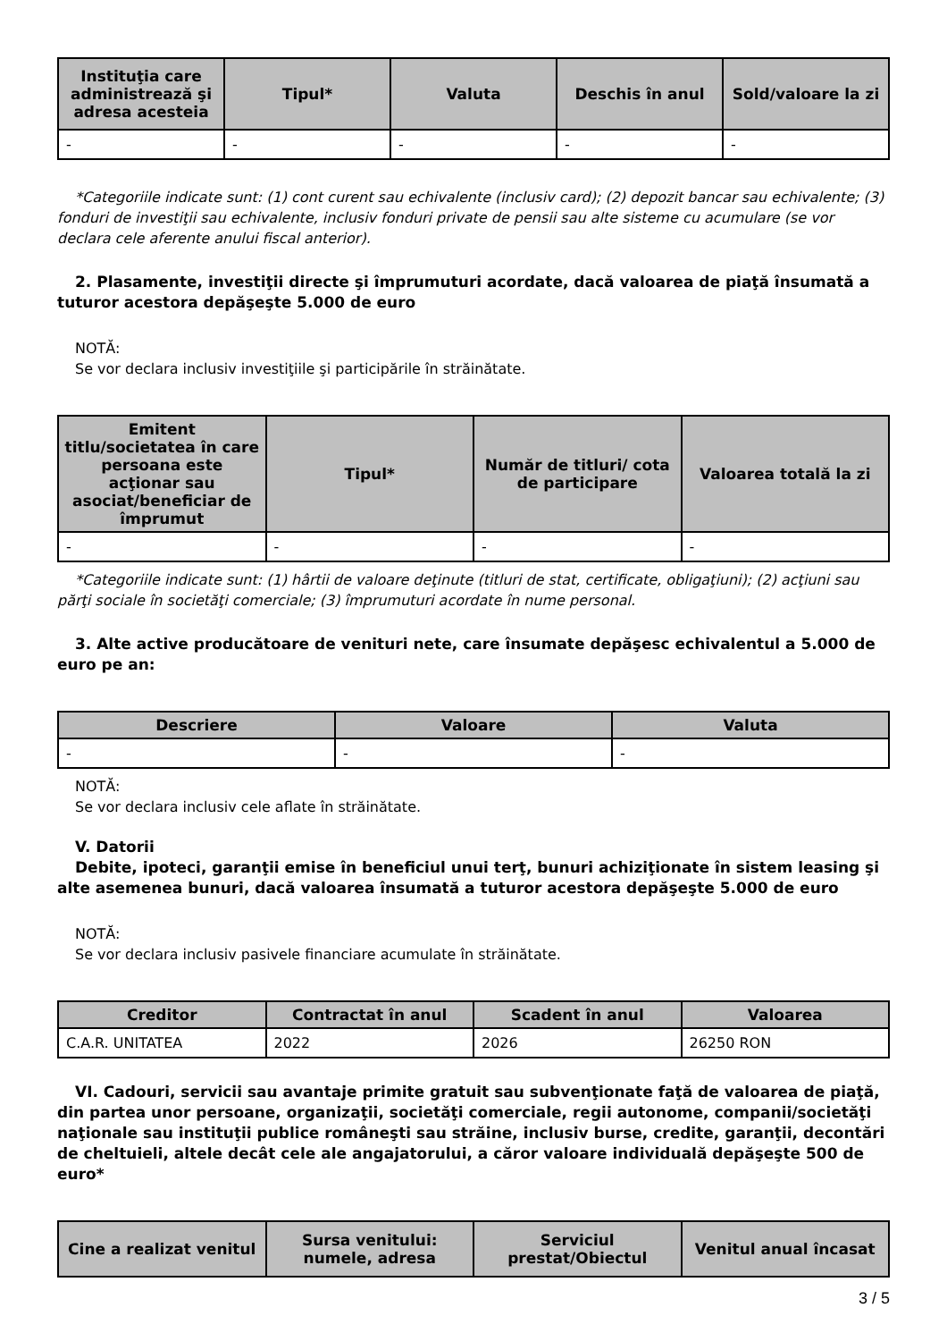| Instituţia care administrează şi adresa acesteia | Tipul* | Valuta | Deschis în anul | Sold/valoare la zi |
| --- | --- | --- | --- | --- |
| - | - | - | - | - |
*Categoriile indicate sunt: (1) cont curent sau echivalente (inclusiv card); (2) depozit bancar sau echivalente; (3) fonduri de investiţii sau echivalente, inclusiv fonduri private de pensii sau alte sisteme cu acumulare (se vor declara cele aferente anului fiscal anterior).
2. Plasamente, investiţii directe şi împrumuturi acordate, dacă valoarea de piaţă însumată a tuturor acestora depăşeşte 5.000 de euro
NOTĂ:
Se vor declara inclusiv investiţiile şi participările în străinătate.
| Emitent titlu/societatea în care persoana este acţionar sau asociat/beneficiar de împrumut | Tipul* | Număr de titluri/ cota de participare | Valoarea totală la zi |
| --- | --- | --- | --- |
| - | - | - | - |
*Categoriile indicate sunt: (1) hârtii de valoare deţinute (titluri de stat, certificate, obligaţiuni); (2) acţiuni sau părţi sociale în societăţi comerciale; (3) împrumuturi acordate în nume personal.
3. Alte active producătoare de venituri nete, care însumate depăşesc echivalentul a 5.000 de euro pe an:
| Descriere | Valoare | Valuta |
| --- | --- | --- |
| - | - | - |
NOTĂ:
Se vor declara inclusiv cele aflate în străinătate.
V. Datorii
Debite, ipoteci, garanţii emise în beneficiul unui terţ, bunuri achiziţionate în sistem leasing şi alte asemenea bunuri, dacă valoarea însumată a tuturor acestora depăşeşte 5.000 de euro
NOTĂ:
Se vor declara inclusiv pasivele financiare acumulate în străinătate.
| Creditor | Contractat în anul | Scadent în anul | Valoarea |
| --- | --- | --- | --- |
| C.A.R. UNITATEA | 2022 | 2026 | 26250 RON |
VI. Cadouri, servicii sau avantaje primite gratuit sau subvenţionate faţă de valoarea de piaţă, din partea unor persoane, organizaţii, societăţi comerciale, regii autonome, companii/societăţi naţionale sau instituţii publice româneşti sau străine, inclusiv burse, credite, garanţii, decontări de cheltuieli, altele decât cele ale angajatorului, a căror valoare individuală depăşeşte 500 de euro*
| Cine a realizat venitul | Sursa venitului: numele, adresa | Serviciul prestat/Obiectul | Venitul anual încasat |
| --- | --- | --- | --- |
3 / 5